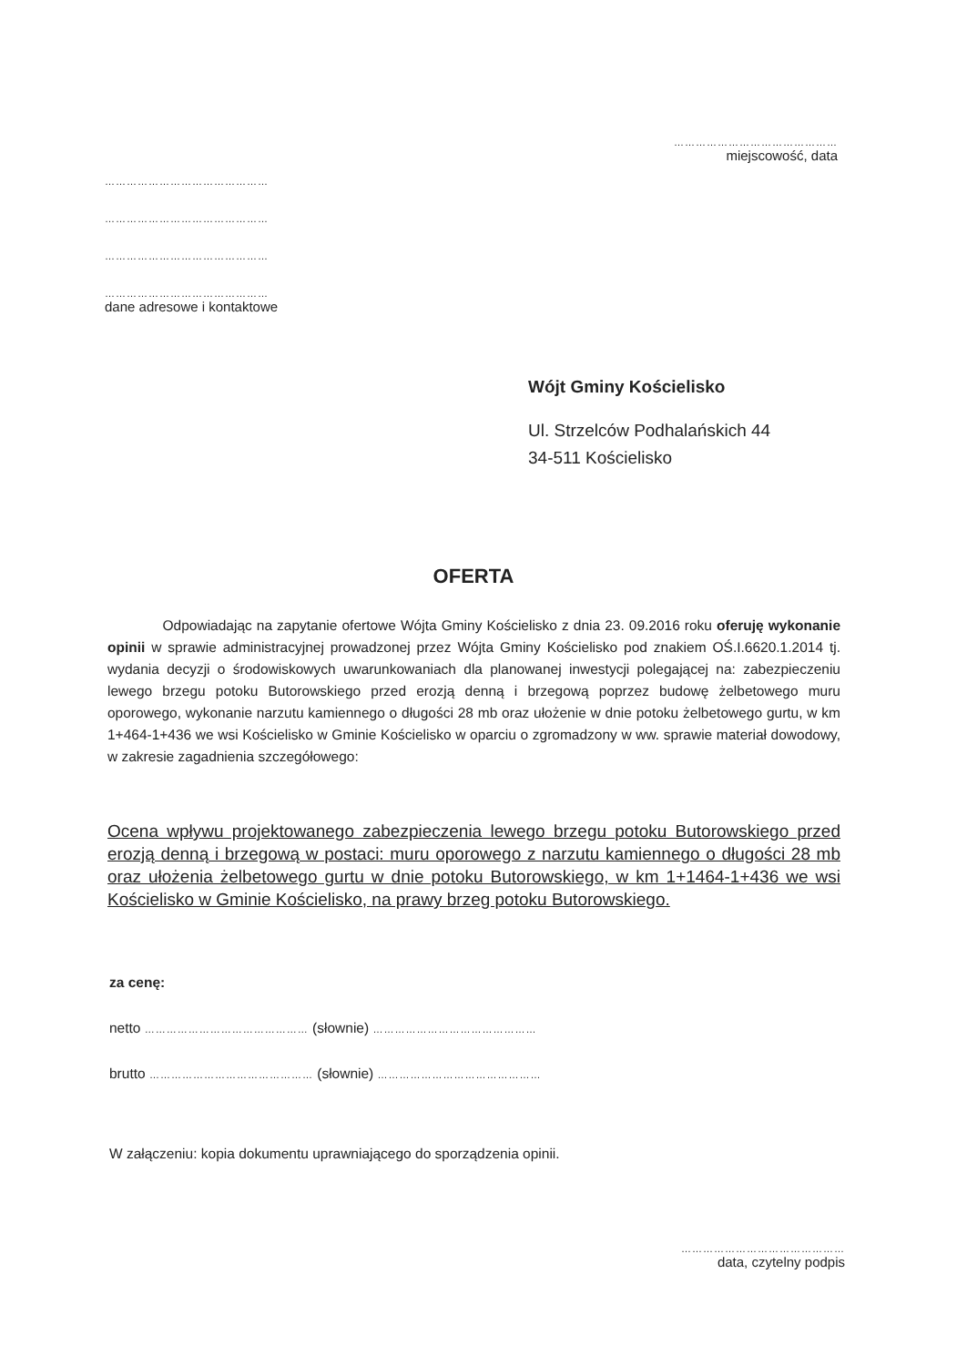………………………………………
miejscowość, data
………………………………………
………………………………………
………………………………………
………………………………………
dane adresowe i kontaktowe
Wójt Gminy Kościelisko
Ul. Strzelców Podhalańskich 44
34-511 Kościelisko
OFERTA
Odpowiadając na zapytanie ofertowe Wójta Gminy Kościelisko z dnia 23. 09.2016 roku oferuję wykonanie opinii w sprawie administracyjnej prowadzonej przez Wójta Gminy Kościelisko pod znakiem OŚ.I.6620.1.2014 tj. wydania decyzji o środowiskowych uwarunkowaniach dla planowanej inwestycji polegającej na: zabezpieczeniu lewego brzegu potoku Butorowskiego przed erozją denną i brzegową poprzez budowę żelbetowego muru oporowego, wykonanie narzutu kamiennego o długości 28 mb oraz ułożenie w dnie potoku żelbetowego gurtu, w km 1+464-1+436 we wsi Kościelisko w Gminie Kościelisko w oparciu o zgromadzony w ww. sprawie materiał dowodowy, w zakresie zagadnienia szczegółowego:
Ocena wpływu projektowanego zabezpieczenia lewego brzegu potoku Butorowskiego przed erozją denną i brzegową w postaci: muru oporowego z narzutu kamiennego o długości 28 mb oraz ułożenia żelbetowego gurtu w dnie potoku Butorowskiego, w km 1+1464-1+436 we wsi Kościelisko w Gminie Kościelisko, na prawy brzeg potoku Butorowskiego.
za cenę:
netto ……………………………………… (słownie) ………………………………………
brutto ……………………………………… (słownie) ………………………………………
W załączeniu: kopia dokumentu uprawniającego do sporządzenia opinii.
………………………………………
data, czytelny podpis